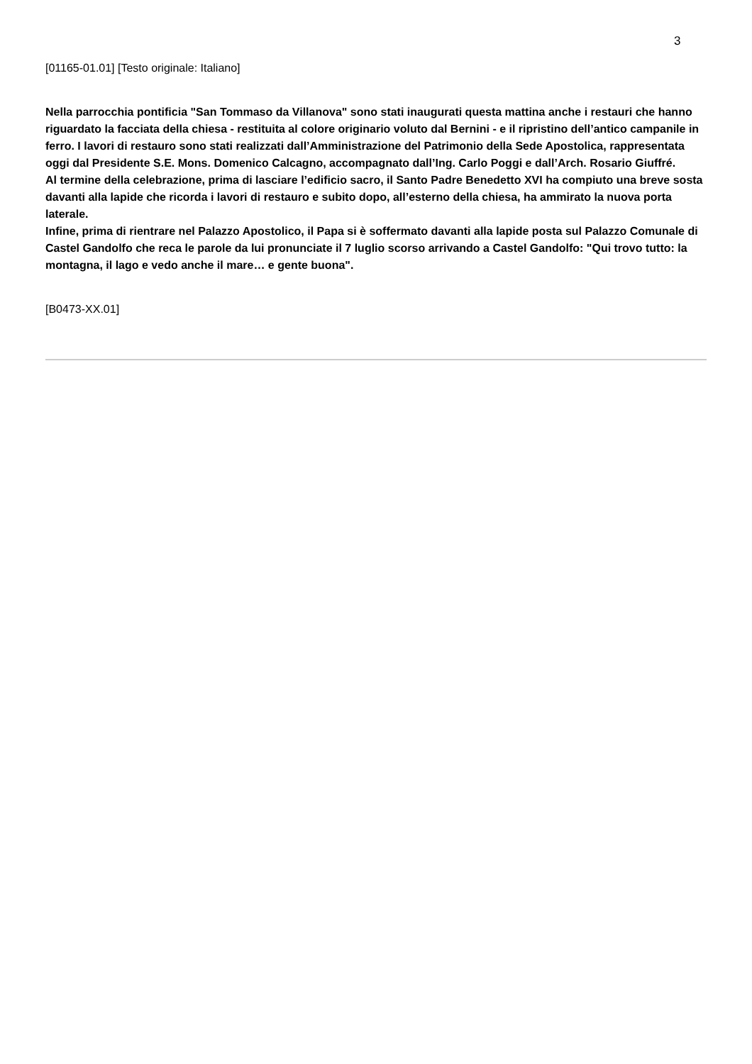3
[01165-01.01] [Testo originale: Italiano]
Nella parrocchia pontificia "San Tommaso da Villanova" sono stati inaugurati questa mattina anche i restauri che hanno riguardato la facciata della chiesa - restituita al colore originario voluto dal Bernini - e il ripristino dell’antico campanile in ferro. I lavori di restauro sono stati realizzati dall’Amministrazione del Patrimonio della Sede Apostolica, rappresentata oggi dal Presidente S.E. Mons. Domenico Calcagno, accompagnato dall’Ing. Carlo Poggi e dall’Arch. Rosario Giuffré.
Al termine della celebrazione, prima di lasciare l’edificio sacro, il Santo Padre Benedetto XVI ha compiuto una breve sosta davanti alla lapide che ricorda i lavori di restauro e subito dopo, all’esterno della chiesa, ha ammirato la nuova porta laterale.
Infine, prima di rientrare nel Palazzo Apostolico, il Papa si è soffermato davanti alla lapide posta sul Palazzo Comunale di Castel Gandolfo che reca le parole da lui pronunciate il 7 luglio scorso arrivando a Castel Gandolfo: "Qui trovo tutto: la montagna, il lago e vedo anche il mare… e gente buona".
[B0473-XX.01]